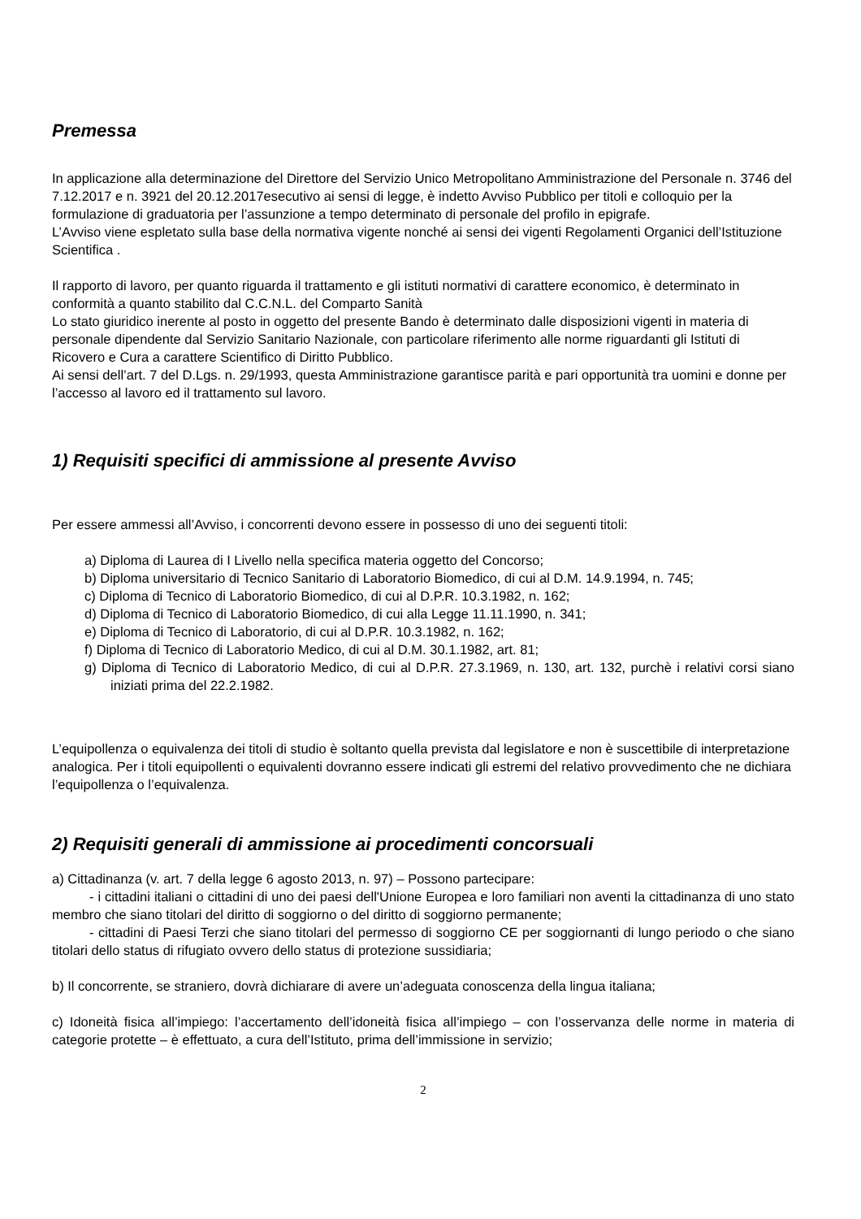Premessa
In applicazione alla determinazione del Direttore del Servizio Unico Metropolitano Amministrazione del Personale n. 3746 del 7.12.2017 e n. 3921 del 20.12.2017esecutivo ai sensi di legge, è indetto Avviso Pubblico per titoli e colloquio per la formulazione di graduatoria per l’assunzione a tempo determinato di personale del profilo in epigrafe.
L’Avviso viene espletato sulla base della normativa vigente nonché ai sensi dei vigenti Regolamenti Organici dell’Istituzione Scientifica .
Il rapporto di lavoro, per quanto riguarda il trattamento e gli istituti normativi di carattere economico, è determinato in conformità a quanto stabilito dal C.C.N.L. del Comparto Sanità
Lo stato giuridico inerente al posto in oggetto del presente Bando è determinato dalle disposizioni vigenti in materia di personale dipendente dal Servizio Sanitario Nazionale, con particolare riferimento alle norme riguardanti gli Istituti di Ricovero e Cura a carattere Scientifico di Diritto Pubblico.
Ai sensi dell’art. 7 del D.Lgs. n. 29/1993, questa Amministrazione garantisce parità e pari opportunità tra uomini e donne per l’accesso al lavoro ed il trattamento sul lavoro.
1) Requisiti specifici di ammissione al presente Avviso
Per essere ammessi all’Avviso, i concorrenti devono essere in possesso di uno dei seguenti titoli:
a) Diploma di Laurea di I Livello nella specifica materia oggetto del Concorso;
b) Diploma universitario di Tecnico Sanitario di Laboratorio Biomedico, di cui al D.M. 14.9.1994, n. 745;
c) Diploma di Tecnico di Laboratorio Biomedico, di cui al D.P.R. 10.3.1982, n. 162;
d) Diploma di Tecnico di Laboratorio Biomedico, di cui alla Legge 11.11.1990, n. 341;
e) Diploma di Tecnico di Laboratorio, di cui al D.P.R. 10.3.1982, n. 162;
f) Diploma di Tecnico di Laboratorio Medico, di cui al D.M. 30.1.1982, art. 81;
g) Diploma di Tecnico di Laboratorio Medico, di cui al D.P.R. 27.3.1969, n. 130, art. 132, purchè i relativi corsi siano iniziati prima del 22.2.1982.
L’equipollenza o equivalenza dei titoli di studio è soltanto quella prevista dal legislatore e non è suscettibile di interpretazione analogica. Per i titoli equipollenti o equivalenti dovranno essere indicati gli estremi del relativo provvedimento che ne dichiara l’equipollenza o l’equivalenza.
2) Requisiti generali di ammissione ai procedimenti concorsuali
a) Cittadinanza (v. art. 7 della legge 6 agosto 2013, n. 97) – Possono partecipare:
- i cittadini italiani o cittadini di uno dei paesi dell'Unione Europea e loro familiari non aventi la cittadinanza di uno stato membro che siano titolari del diritto di soggiorno o del diritto di soggiorno permanente;
- cittadini di Paesi Terzi che siano titolari del permesso di soggiorno CE per soggiornanti di lungo periodo o che siano titolari dello status di rifugiato ovvero dello status di protezione sussidiaria;
b) Il concorrente, se straniero, dovrà dichiarare di avere un’adeguata conoscenza della lingua italiana;
c) Idoneità fisica all’impiego: l’accertamento dell’idoneità fisica all’impiego – con l’osservanza delle norme in materia di categorie protette – è effettuato, a cura dell’Istituto, prima dell’immissione in servizio;
2